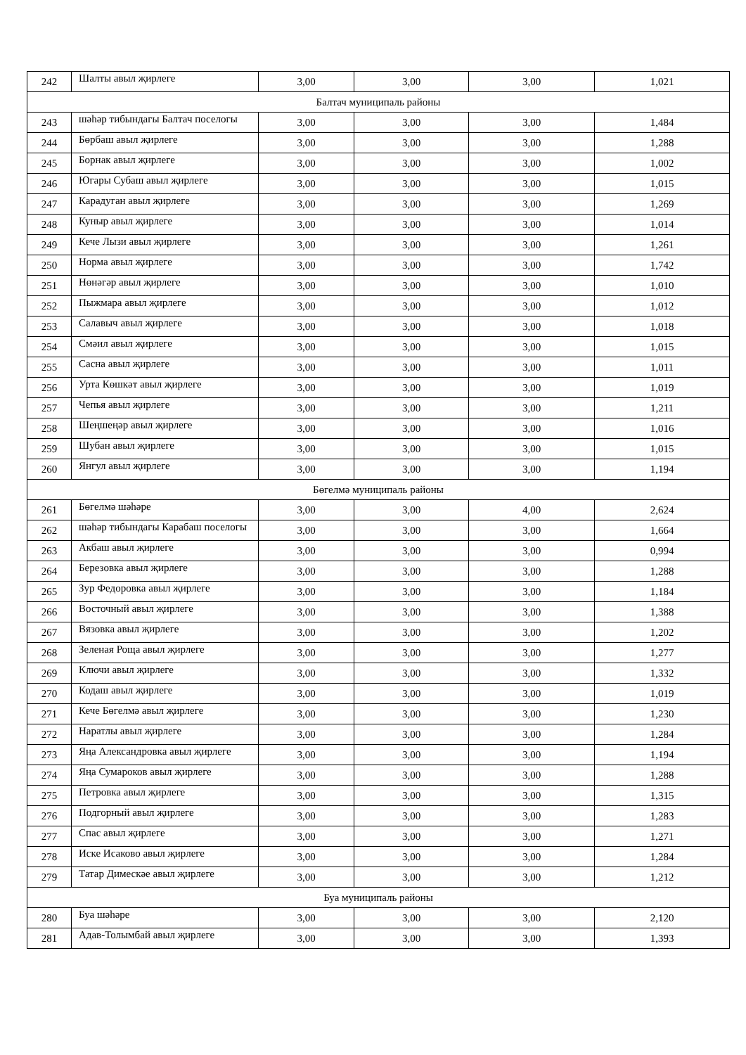| 242 | Шалты авыл җирлеге | 3,00 | 3,00 | 3,00 | 1,021 |
| Балтач муниципаль районы | | | | | |
| 243 | шәһәр тибындагы Балтач поселогы | 3,00 | 3,00 | 3,00 | 1,484 |
| 244 | Бөрбаш авыл җирлеге | 3,00 | 3,00 | 3,00 | 1,288 |
| 245 | Борнак авыл җирлеге | 3,00 | 3,00 | 3,00 | 1,002 |
| 246 | Югары Субаш авыл җирлеге | 3,00 | 3,00 | 3,00 | 1,015 |
| 247 | Карадуган авыл җирлеге | 3,00 | 3,00 | 3,00 | 1,269 |
| 248 | Куныр авыл җирлеге | 3,00 | 3,00 | 3,00 | 1,014 |
| 249 | Кече Лызи авыл җирлеге | 3,00 | 3,00 | 3,00 | 1,261 |
| 250 | Норма авыл җирлеге | 3,00 | 3,00 | 3,00 | 1,742 |
| 251 | Нөнәгәр авыл җирлеге | 3,00 | 3,00 | 3,00 | 1,010 |
| 252 | Пыжмара авыл җирлеге | 3,00 | 3,00 | 3,00 | 1,012 |
| 253 | Салавыч авыл җирлеге | 3,00 | 3,00 | 3,00 | 1,018 |
| 254 | Смәил авыл җирлеге | 3,00 | 3,00 | 3,00 | 1,015 |
| 255 | Сасна авыл җирлеге | 3,00 | 3,00 | 3,00 | 1,011 |
| 256 | Урта Көшкәт авыл җирлеге | 3,00 | 3,00 | 3,00 | 1,019 |
| 257 | Чепья авыл җирлеге | 3,00 | 3,00 | 3,00 | 1,211 |
| 258 | Шеңшеңәр авыл җирлеге | 3,00 | 3,00 | 3,00 | 1,016 |
| 259 | Шубан авыл җирлеге | 3,00 | 3,00 | 3,00 | 1,015 |
| 260 | Янгул авыл җирлеге | 3,00 | 3,00 | 3,00 | 1,194 |
| Бөгелмә муниципаль районы | | | | | |
| 261 | Бөгелмә шәһәре | 3,00 | 3,00 | 4,00 | 2,624 |
| 262 | шәһәр тибындагы Карабаш поселогы | 3,00 | 3,00 | 3,00 | 1,664 |
| 263 | Акбаш авыл җирлеге | 3,00 | 3,00 | 3,00 | 0,994 |
| 264 | Березовка авыл җирлеге | 3,00 | 3,00 | 3,00 | 1,288 |
| 265 | Зур Федоровка авыл җирлеге | 3,00 | 3,00 | 3,00 | 1,184 |
| 266 | Восточный авыл җирлеге | 3,00 | 3,00 | 3,00 | 1,388 |
| 267 | Вязовка авыл җирлеге | 3,00 | 3,00 | 3,00 | 1,202 |
| 268 | Зеленая Роща авыл җирлеге | 3,00 | 3,00 | 3,00 | 1,277 |
| 269 | Ключи авыл җирлеге | 3,00 | 3,00 | 3,00 | 1,332 |
| 270 | Кодаш авыл җирлеге | 3,00 | 3,00 | 3,00 | 1,019 |
| 271 | Кече Бөгелмә авыл җирлеге | 3,00 | 3,00 | 3,00 | 1,230 |
| 272 | Наратлы авыл җирлеге | 3,00 | 3,00 | 3,00 | 1,284 |
| 273 | Яңа Александровка авыл җирлеге | 3,00 | 3,00 | 3,00 | 1,194 |
| 274 | Яңа Сумароков авыл җирлеге | 3,00 | 3,00 | 3,00 | 1,288 |
| 275 | Петровка авыл җирлеге | 3,00 | 3,00 | 3,00 | 1,315 |
| 276 | Подгорный авыл җирлеге | 3,00 | 3,00 | 3,00 | 1,283 |
| 277 | Спас авыл җирлеге | 3,00 | 3,00 | 3,00 | 1,271 |
| 278 | Иске Исаково авыл җирлеге | 3,00 | 3,00 | 3,00 | 1,284 |
| 279 | Татар Димескәе авыл җирлеге | 3,00 | 3,00 | 3,00 | 1,212 |
| Буа муниципаль районы | | | | | |
| 280 | Буа шәһәре | 3,00 | 3,00 | 3,00 | 2,120 |
| 281 | Адав-Толымбай авыл җирлеге | 3,00 | 3,00 | 3,00 | 1,393 |